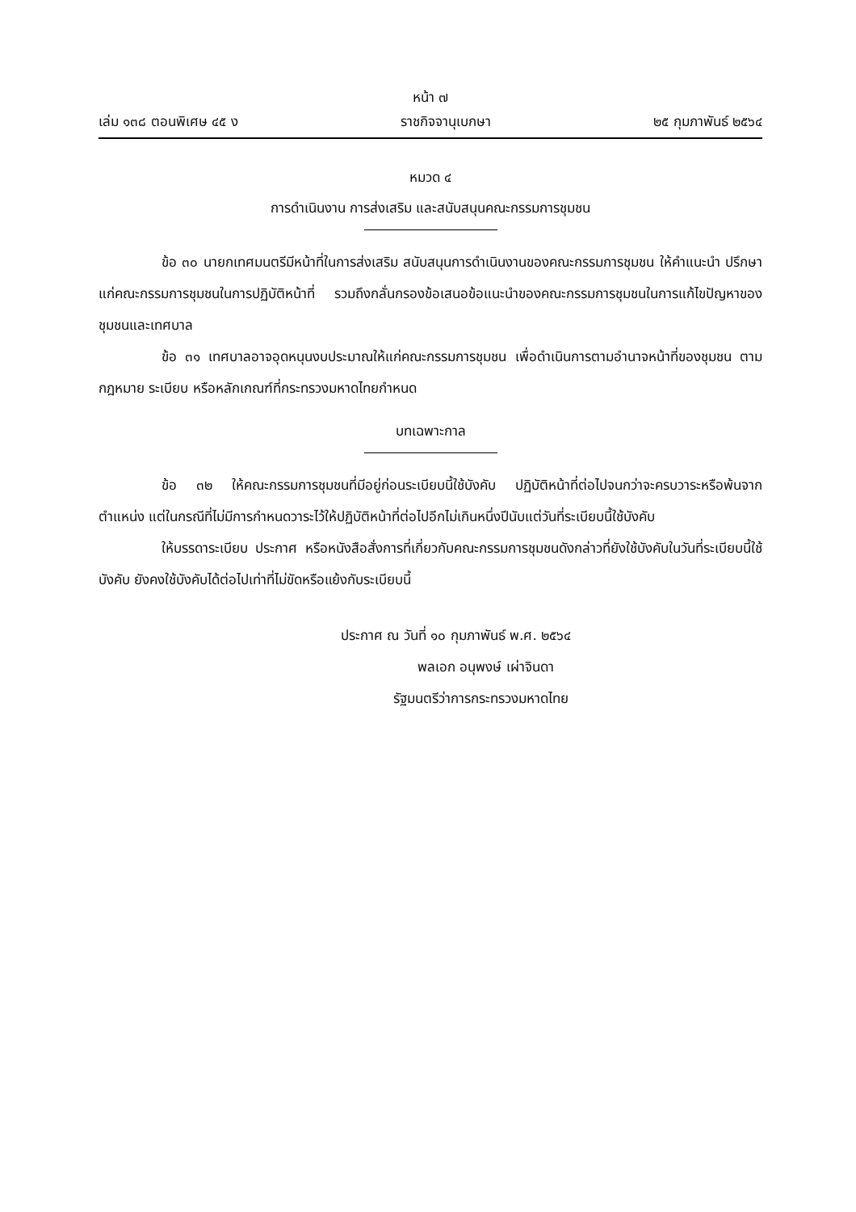หน้า ๗
เล่ม ๑๓๘ ตอนพิเศษ ๔๕ ง ราชกิจจานุเบกษา ๒๕ กุมภาพันธ์ ๒๕๖๔
หมวด ๔
การดำเนินงาน การส่งเสริม และสนับสนุนคณะกรรมการชุมชน
ข้อ ๓๐ นายกเทศมนตรีมีหน้าที่ในการส่งเสริม สนับสนุนการดำเนินงานของคณะกรรมการชุมชน ให้คำแนะนำ ปรึกษาแก่คณะกรรมการชุมชนในการปฏิบัติหน้าที่ รวมถึงกลั่นกรองข้อเสนอข้อแนะนำของคณะกรรมการชุมชนในการแก้ไขปัญหาของชุมชนและเทศบาล
ข้อ ๓๑ เทศบาลอาจอุดหนุนงบประมาณให้แก่คณะกรรมการชุมชน เพื่อดำเนินการตามอำนาจหน้าที่ของชุมชน ตามกฎหมาย ระเบียบ หรือหลักเกณฑ์ที่กระทรวงมหาดไทยกำหนด
บทเฉพาะกาล
ข้อ ๓๒ ให้คณะกรรมการชุมชนที่มีอยู่ก่อนระเบียบนี้ใช้บังคับ ปฏิบัติหน้าที่ต่อไปจนกว่าจะครบวาระหรือพ้นจากตำแหน่ง แต่ในกรณีที่ไม่มีการกำหนดวาระไว้ให้ปฏิบัติหน้าที่ต่อไปอีกไม่เกินหนึ่งปีนับแต่วันที่ระเบียบนี้ใช้บังคับ
ให้บรรดาระเบียบ ประกาศ หรือหนังสือสั่งการที่เกี่ยวกับคณะกรรมการชุมชนดังกล่าวที่ยังใช้บังคับในวันที่ระเบียบนี้ใช้บังคับ ยังคงใช้บังคับได้ต่อไปเท่าที่ไม่ขัดหรือแย้งกับระเบียบนี้
ประกาศ ณ วันที่ ๑๐ กุมภาพันธ์ พ.ศ. ๒๕๖๔
พลเอก อนุพงษ์ เผ่าจินดา
รัฐมนตรีว่าการกระทรวงมหาดไทย